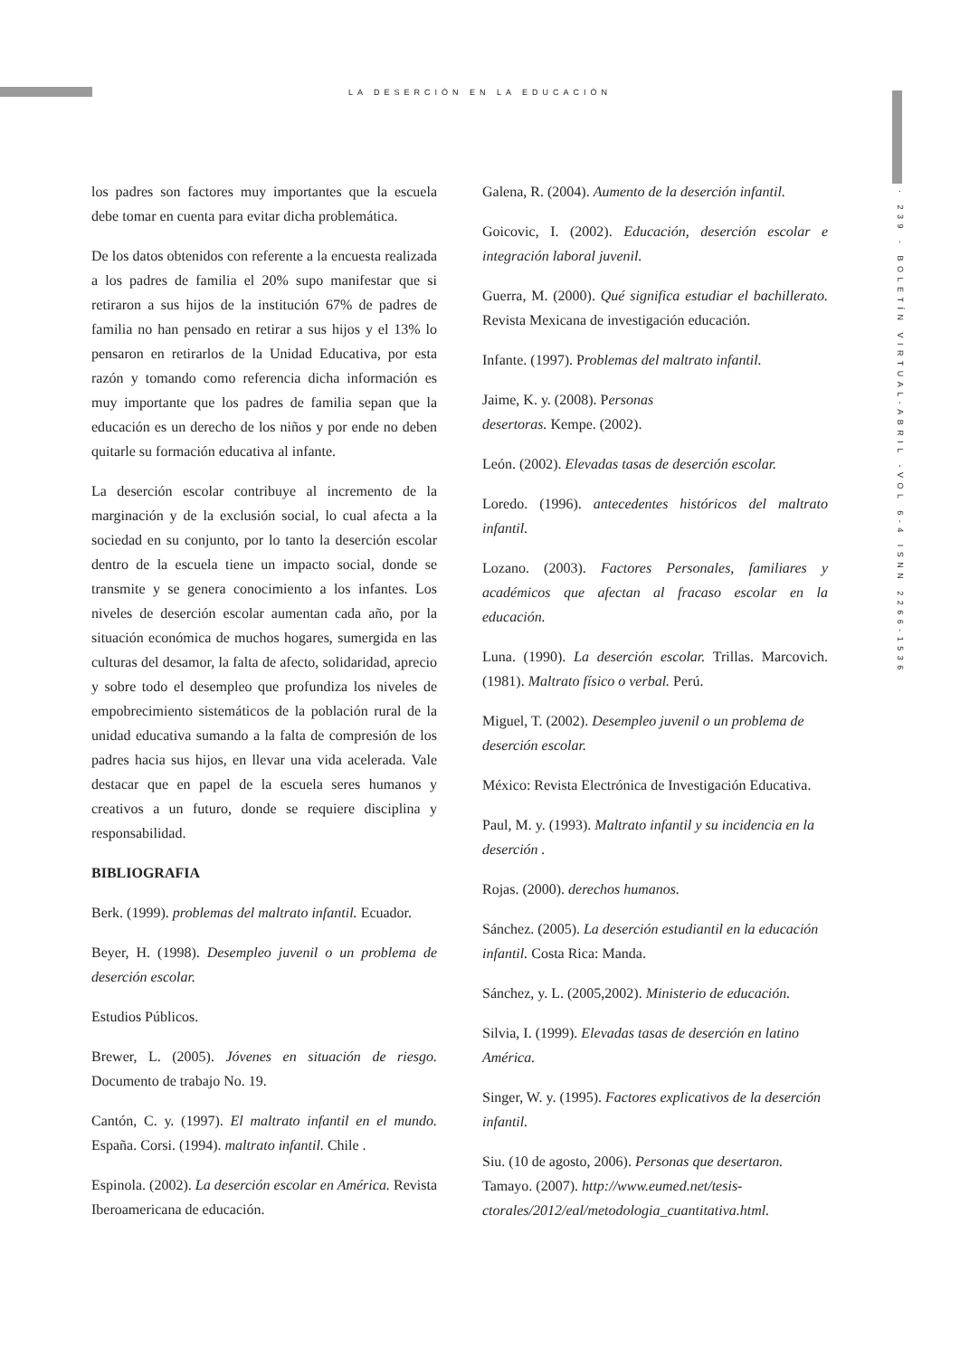LA DESERCIÓN EN LA EDUCACIÓN
los padres son factores muy importantes que la escuela debe tomar en cuenta para evitar dicha problemática.
De los datos obtenidos con referente a la encuesta realizada a los padres de familia el 20% supo manifestar que si retiraron a sus hijos de la institución 67% de padres de familia no han pensado en retirar a sus hijos y el 13% lo pensaron en retirarlos de la Unidad Educativa, por esta razón y tomando como referencia dicha información es muy importante que los padres de familia sepan que la educación es un derecho de los niños y por ende no deben quitarle su formación educativa al infante.
La deserción escolar contribuye al incremento de la marginación y de la exclusión social, lo cual afecta a la sociedad en su conjunto, por lo tanto la deserción escolar dentro de la escuela tiene un impacto social, donde se transmite y se genera conocimiento a los infantes. Los niveles de deserción escolar aumentan cada año, por la situación económica de muchos hogares, sumergida en las culturas del desamor, la falta de afecto, solidaridad, aprecio y sobre todo el desempleo que profundiza los niveles de empobrecimiento sistemáticos de la población rural de la unidad educativa sumando a la falta de compresión de los padres hacia sus hijos, en llevar una vida acelerada. Vale destacar que en papel de la escuela seres humanos y creativos a un futuro, donde se requiere disciplina y responsabilidad.
BIBLIOGRAFIA
Berk. (1999). problemas del maltrato infantil. Ecuador.
Beyer, H. (1998). Desempleo juvenil o un problema de deserción escolar.
Estudios Públicos.
Brewer, L. (2005). Jóvenes en situación de riesgo. Documento de trabajo No. 19.
Cantón, C. y. (1997). El maltrato infantil en el mundo. España. Corsi. (1994). maltrato infantil. Chile .
Espinola. (2002). La deserción escolar en América. Revista Iberoamericana de educación.
Galena, R. (2004). Aumento de la deserción infantil.
Goicovic, I. (2002). Educación, deserción escolar e integración laboral juvenil.
Guerra, M. (2000). Qué significa estudiar el bachillerato. Revista Mexicana de investigación educación.
Infante. (1997). Problemas del maltrato infantil.
Jaime, K. y. (2008). Personas
desertoras. Kempe. (2002).
León. (2002). Elevadas tasas de deserción escolar.
Loredo. (1996). antecedentes históricos del maltrato infantil.
Lozano. (2003). Factores Personales, familiares y académicos que afectan al fracaso escolar en la educación.
Luna. (1990). La deserción escolar. Trillas. Marcovich. (1981). Maltrato físico o verbal. Perú.
Miguel, T. (2002). Desempleo juvenil o un problema de deserción escolar.
México: Revista Electrónica de Investigación Educativa.
Paul, M. y. (1993). Maltrato infantil y su incidencia en la deserción .
Rojas. (2000). derechos humanos.
Sánchez. (2005). La deserción estudiantil en la educación infantil. Costa Rica: Manda.
Sánchez, y. L. (2005,2002). Ministerio de educación.
Silvia, I. (1999). Elevadas tasas de deserción en latino América.
Singer, W. y. (1995). Factores explicativos de la deserción infantil.
Siu. (10 de agosto, 2006). Personas que desertaron. Tamayo. (2007). http://www.eumed.net/tesis-ctorales/2012/eal/metodologia_cuantitativa.html.
· 239 · BOLETÍN VIRTUAL-ABRIL -VOL 6-4 ISNN 2266-1536